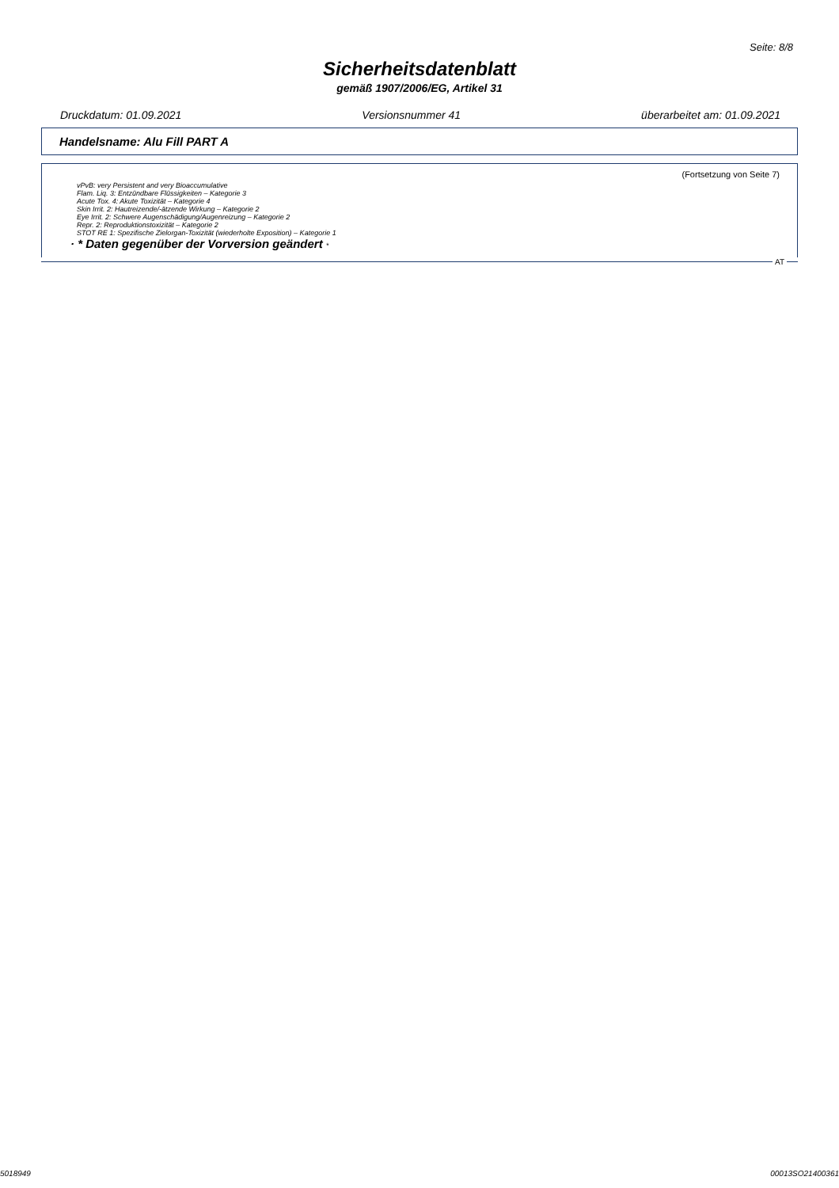Seite: 8/8
Sicherheitsdatenblatt
gemäß 1907/2006/EG, Artikel 31
Druckdatum: 01.09.2021 Versionsnummer 41 überarbeitet am: 01.09.2021
Handelsname: Alu Fill PART A
(Fortsetzung von Seite 7)
vPvB: very Persistent and very Bioaccumulative
Flam. Liq. 3: Entzündbare Flüssigkeiten – Kategorie 3
Acute Tox. 4: Akute Toxizität – Kategorie 4
Skin Irrit. 2: Hautreizende/-ätzende Wirkung – Kategorie 2
Eye Irrit. 2: Schwere Augenschädigung/Augenreizung – Kategorie 2
Repr. 2: Reproduktionstoxizität – Kategorie 2
STOT RE 1: Spezifische Zielorgan-Toxizität (wiederholte Exposition) – Kategorie 1
· * Daten gegenüber der Vorversion geändert *
AT
5018949 00013SO21400361